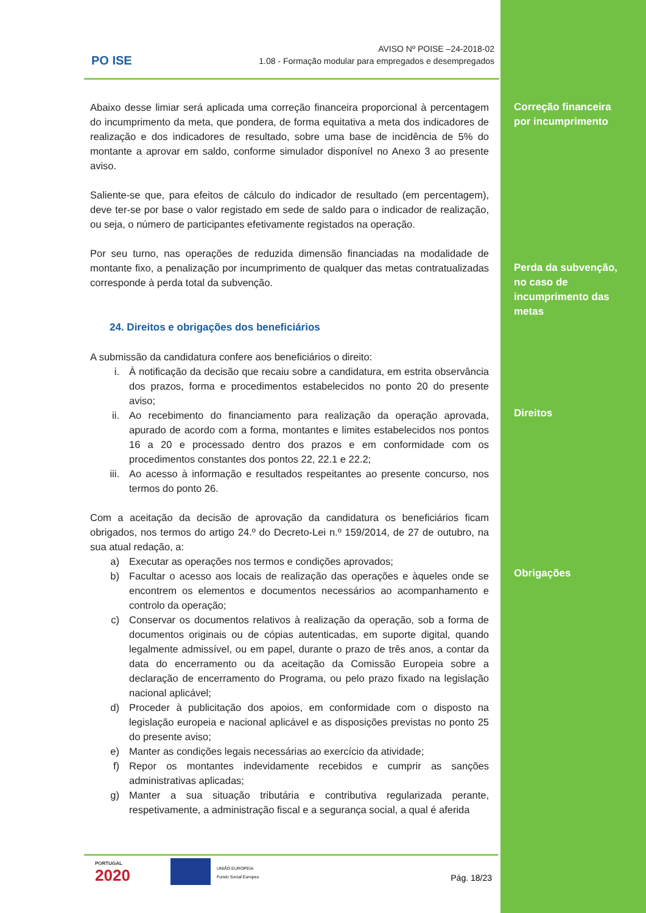PO ISE
AVISO Nº POISE –24-2018-02
1.08 - Formação modular para empregados e desempregados
Correção financeira
por incumprimento
Perda da subvenção,
no caso de
incumprimento das
metas
Direitos
Obrigações
Abaixo desse limiar será aplicada uma correção financeira proporcional à percentagem do incumprimento da meta, que pondera, de forma equitativa a meta dos indicadores de realização e dos indicadores de resultado, sobre uma base de incidência de 5% do montante a aprovar em saldo, conforme simulador disponível no Anexo 3 ao presente aviso.
Saliente-se que, para efeitos de cálculo do indicador de resultado (em percentagem), deve ter-se por base o valor registado em sede de saldo para o indicador de realização, ou seja, o número de participantes efetivamente registados na operação.
Por seu turno, nas operações de reduzida dimensão financiadas na modalidade de montante fixo, a penalização por incumprimento de qualquer das metas contratualizadas corresponde à perda total da subvenção.
24. Direitos e obrigações dos beneficiários
A submissão da candidatura confere aos beneficiários o direito:
i. À notificação da decisão que recaiu sobre a candidatura, em estrita observância dos prazos, forma e procedimentos estabelecidos no ponto 20 do presente aviso;
ii. Ao recebimento do financiamento para realização da operação aprovada, apurado de acordo com a forma, montantes e limites estabelecidos nos pontos 16 a 20 e processado dentro dos prazos e em conformidade com os procedimentos constantes dos pontos 22, 22.1 e 22.2;
iii. Ao acesso à informação e resultados respeitantes ao presente concurso, nos termos do ponto 26.
Com a aceitação da decisão de aprovação da candidatura os beneficiários ficam obrigados, nos termos do artigo 24.º do Decreto-Lei n.º 159/2014, de 27 de outubro, na sua atual redação, a:
a) Executar as operações nos termos e condições aprovados;
b) Facultar o acesso aos locais de realização das operações e àqueles onde se encontrem os elementos e documentos necessários ao acompanhamento e controlo da operação;
c) Conservar os documentos relativos à realização da operação, sob a forma de documentos originais ou de cópias autenticadas, em suporte digital, quando legalmente admissível, ou em papel, durante o prazo de três anos, a contar da data do encerramento ou da aceitação da Comissão Europeia sobre a declaração de encerramento do Programa, ou pelo prazo fixado na legislação nacional aplicável;
d) Proceder à publicitação dos apoios, em conformidade com o disposto na legislação europeia e nacional aplicável e as disposições previstas no ponto 25 do presente aviso;
e) Manter as condições legais necessárias ao exercício da atividade;
f) Repor os montantes indevidamente recebidos e cumprir as sanções administrativas aplicadas;
g) Manter a sua situação tributária e contributiva regularizada perante, respetivamente, a administração fiscal e a segurança social, a qual é aferida
PORTUGAL
2020
UNIÃO EUROPEIA
Fundo Social Europeu
Pág. 18/23